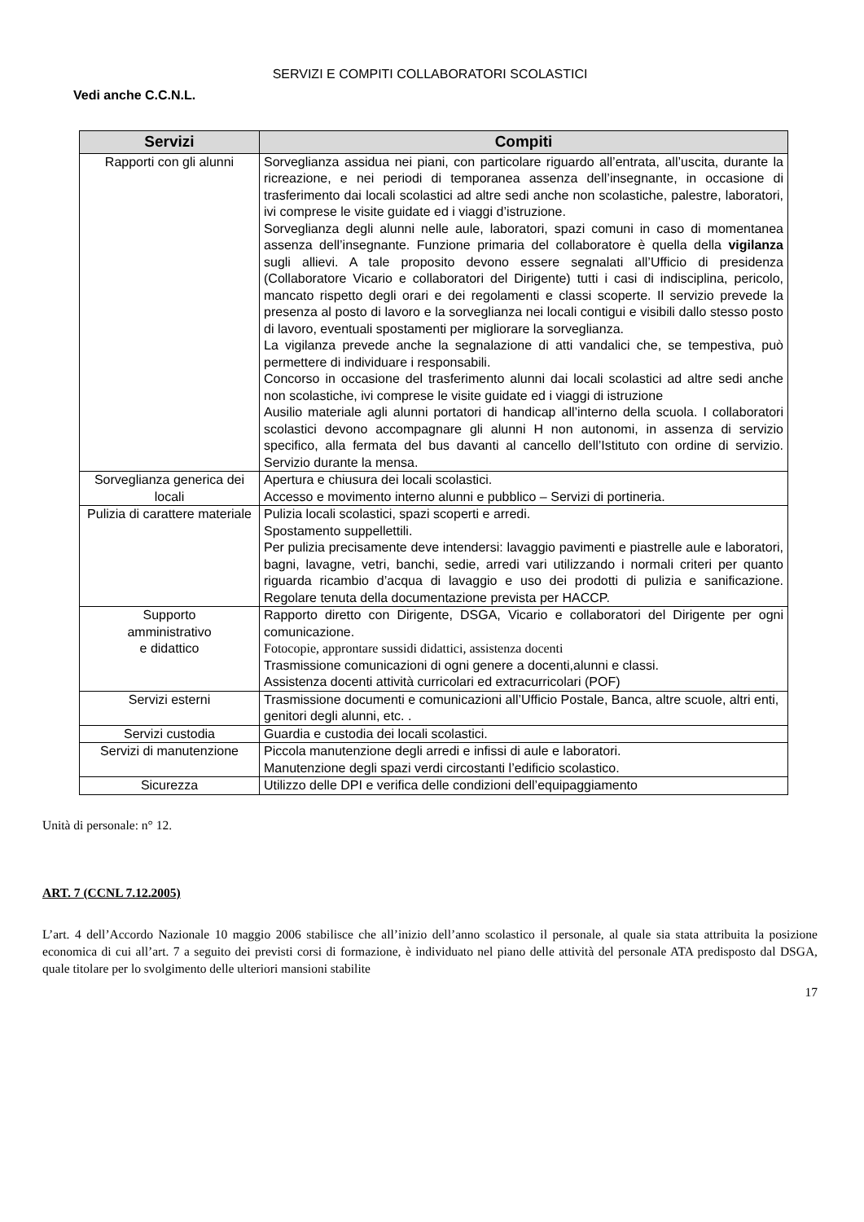SERVIZI E COMPITI COLLABORATORI SCOLASTICI
Vedi anche C.C.N.L.
| Servizi | Compiti |
| --- | --- |
| Rapporti con gli alunni | Sorveglianza assidua nei piani, con particolare riguardo all’entrata, all’uscita, durante la ricreazione, e nei periodi di temporanea assenza dell’insegnante, in occasione di trasferimento dai locali scolastici ad altre sedi anche non scolastiche, palestre, laboratori, ivi comprese le visite guidate ed i viaggi d’istruzione. Sorveglianza degli alunni nelle aule, laboratori, spazi comuni in caso di momentanea assenza dell’insegnante. Funzione primaria del collaboratore è quella della vigilanza sugli allievi. A tale proposito devono essere segnalati all’Ufficio di presidenza (Collaboratore Vicario e collaboratori del Dirigente) tutti i casi di indisciplina, pericolo, mancato rispetto degli orari e dei regolamenti e classi scoperte. Il servizio prevede la presenza al posto di lavoro e la sorveglianza nei locali contigui e visibili dallo stesso posto di lavoro, eventuali spostamenti per migliorare la sorveglianza. La vigilanza prevede anche la segnalazione di atti vandalici che, se tempestiva, può permettere di individuare i responsabili. Concorso in occasione del trasferimento alunni dai locali scolastici ad altre sedi anche non scolastiche, ivi comprese le visite guidate ed i viaggi di istruzione Ausilio materiale agli alunni portatori di handicap all’interno della scuola. I collaboratori scolastici devono accompagnare gli alunni H non autonomi, in assenza di servizio specifico, alla fermata del bus davanti al cancello dell’Istituto con ordine di servizio. Servizio durante la mensa. |
| Sorveglianza generica dei locali | Apertura e chiusura dei locali scolastici. Accesso e movimento interno alunni e pubblico – Servizi di portineria. |
| Pulizia di carattere materiale | Pulizia locali scolastici, spazi scoperti e arredi. Spostamento suppellettili. Per pulizia precisamente deve intendersi: lavaggio pavimenti e piastrelle aule e laboratori, bagni, lavagne, vetri, banchi, sedie, arredi vari utilizzando i normali criteri per quanto riguarda ricambio d’acqua di lavaggio e uso dei prodotti di pulizia e sanificazione. Regolare tenuta della documentazione prevista per HACCP. |
| Supporto amministrativo e didattico | Rapporto diretto con Dirigente, DSGA, Vicario e collaboratori del Dirigente per ogni comunicazione. Fotocopie, approntare sussidi didattici, assistenza docenti Trasmissione comunicazioni di ogni genere a docenti,alunni e classi. Assistenza docenti attività curricolari ed extracurricolari (POF) |
| Servizi esterni | Trasmissione documenti e comunicazioni all’Ufficio Postale, Banca, altre scuole, altri enti, genitori degli alunni, etc. . |
| Servizi custodia | Guardia e custodia dei locali scolastici. |
| Servizi di manutenzione | Piccola manutenzione degli arredi e infissi di aule e laboratori. Manutenzione degli spazi verdi circostanti l’edificio scolastico. |
| Sicurezza | Utilizzo delle DPI e verifica delle condizioni dell’equipaggiamento |
Unità di personale: n° 12.
ART. 7 (CCNL 7.12.2005)
L’art. 4 dell’Accordo Nazionale 10 maggio 2006 stabilisce che all’inizio dell’anno scolastico il personale, al quale sia stata attribuita la posizione economica di cui all’art. 7 a seguito dei previsti corsi di formazione, è individuato nel piano delle attività del personale ATA predisposto dal DSGA, quale titolare per lo svolgimento delle ulteriori mansioni stabilite
17